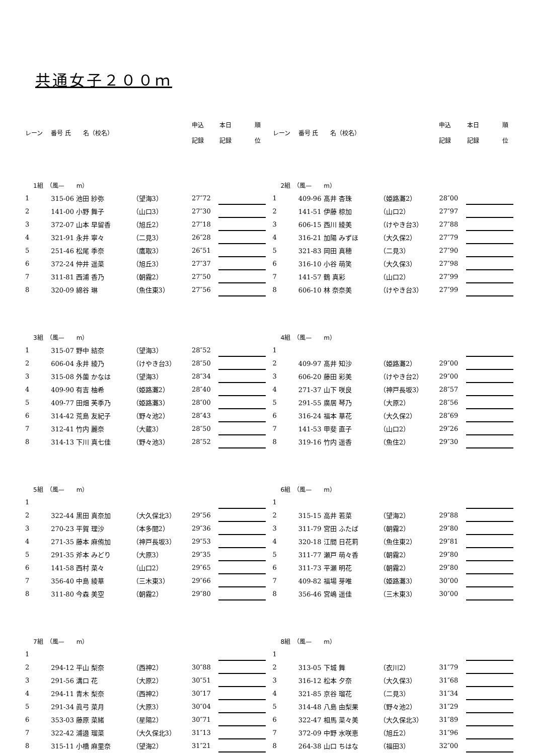共通女子２００ｍ
| レーン | 番号 氏 名（校名） | | 申込 記録 | 本日 記録 | 順 位 |
| 1組 （風— m） | | | | | |
| 1 | 315-06 池田 紗弥 | （望海3） | 27″72 | | |
| 2 | 141-00 小野 舞子 | （山口3） | 27″30 | | |
| 3 | 372-07 山本 早留香 | （旭丘2） | 27″18 | | |
| 4 | 321-91 永井 寧々 | （二見3） | 26″28 | | |
| 5 | 251-46 松尾 季奈 | （鷹取3） | 26″51 | | |
| 6 | 372-24 仲井 遥菜 | （旭丘3） | 27″37 | | |
| 7 | 311-81 西浦 香乃 | （朝霧2） | 27″50 | | |
| 8 | 320-09 綿谷 琳 | （魚住東3） | 27″56 | | |
| 3組 （風— m） | | | | | |
| 1 | 315-07 野中 結奈 | （望海3） | 28″52 | | |
| 2 | 606-04 永井 綾乃 | （けやき台3） | 28″50 | | |
| 3 | 315-08 外薗 かなは | （望海3） | 28″34 | | |
| 4 | 409-90 有吉 柚希 | （姫路灘2） | 28″40 | | |
| 5 | 409-77 田畑 芙季乃 | （姫路灘3） | 28″00 | | |
| 6 | 314-42 荒島 友紀子 | （野々池2） | 28″43 | | |
| 7 | 312-41 竹内 麗奈 | （大蔵3） | 28″50 | | |
| 8 | 314-13 下川 真七佳 | （野々池3） | 28″52 | | |
| 5組 （風— m） | | | | | |
| 1 | | | | | |
| 2 | 322-44 黒田 真奈加 | （大久保北3） | 29″56 | | |
| 3 | 270-23 平賀 理沙 | （本多聞2） | 29″36 | | |
| 4 | 271-35 藤本 麻侑加 | （神戸長坂3） | 29″53 | | |
| 5 | 291-35 斧本 みどり | （大原3） | 29″35 | | |
| 6 | 141-58 西村 菜々 | （山口2） | 29″65 | | |
| 7 | 356-40 中島 綾華 | （三木東3） | 29″66 | | |
| 8 | 311-80 今森 美空 | （朝霧2） | 29″80 | | |
| 7組 （風— m） | | | | | |
| 1 | | | | | |
| 2 | 294-12 平山 梨奈 | （西神2） | 30″88 | | |
| 3 | 291-56 溝口 花 | （大原2） | 30″51 | | |
| 4 | 294-11 青木 梨奈 | （西神2） | 30″17 | | |
| 5 | 291-34 眞弓 菜月 | （大原3） | 30″04 | | |
| 6 | 353-03 藤原 菜緒 | （星陽2） | 30″71 | | |
| 7 | 322-42 浦邉 瑠菜 | （大久保北3） | 31″13 | | |
| 8 | 315-11 小橋 麻里奈 | （望海2） | 31″21 | | |
| レーン | 番号 氏 名（校名） | | 申込 記録 | 本日 記録 | 順 位 |
| 2組 （風— m） | | | | | |
| 1 | 409-96 髙井 杏珠 | （姫路灘2） | 28″00 | | |
| 2 | 141-51 伊藤 椋加 | （山口2） | 27″97 | | |
| 3 | 606-15 西川 綾美 | （けやき台3） | 27″88 | | |
| 4 | 316-21 加陽 みずほ | （大久保2） | 27″79 | | |
| 5 | 321-83 岡田 真穂 | （二見3） | 27″90 | | |
| 6 | 316-10 小谷 萌笑 | （大久保3） | 27″98 | | |
| 7 | 141-57 鶴 真彩 | （山口2） | 27″99 | | |
| 8 | 606-10 林 奈奈美 | （けやき台3） | 27″99 | | |
| 4組 （風— m） | | | | | |
| 1 | | | | | |
| 2 | 409-97 髙井 知沙 | （姫路灘2） | 29″00 | | |
| 3 | 606-20 藤田 彩美 | （けやき台2） | 29″00 | | |
| 4 | 271-37 山下 咲良 | （神戸長坂3） | 28″57 | | |
| 5 | 291-55 廣居 琴乃 | （大原2） | 28″56 | | |
| 6 | 316-24 福本 華花 | （大久保2） | 28″69 | | |
| 7 | 141-53 甲斐 直子 | （山口2） | 29″26 | | |
| 8 | 319-16 竹内 遥香 | （魚住2） | 29″30 | | |
| 6組 （風— m） | | | | | |
| 1 | | | | | |
| 2 | 315-15 高井 若菜 | （望海2） | 29″88 | | |
| 3 | 311-79 宮田 ふたば | （朝霧2） | 29″80 | | |
| 4 | 320-18 江間 日花莉 | （魚住東2） | 29″81 | | |
| 5 | 311-77 瀬戸 萌々香 | （朝霧2） | 29″80 | | |
| 6 | 311-73 平瀬 明花 | （朝霧2） | 29″80 | | |
| 7 | 409-82 福場 芽唯 | （姫路灘3） | 30″00 | | |
| 8 | 356-46 宮嶋 遥佳 | （三木東3） | 30″00 | | |
| 8組 （風— m） | | | | | |
| 1 | | | | | |
| 2 | 313-05 下城 舞 | （衣川2） | 31″79 | | |
| 3 | 316-12 松本 夕奈 | （大久保3） | 31″68 | | |
| 4 | 321-85 京谷 瑠花 | （二見3） | 31″34 | | |
| 5 | 314-48 八島 由梨果 | （野々池2） | 31″29 | | |
| 6 | 322-47 相馬 菜々美 | （大久保北3） | 31″89 | | |
| 7 | 372-09 中野 水咲恵 | （旭丘2） | 31″96 | | |
| 8 | 264-38 山口 ちはな | （福田3） | 32″00 | | |